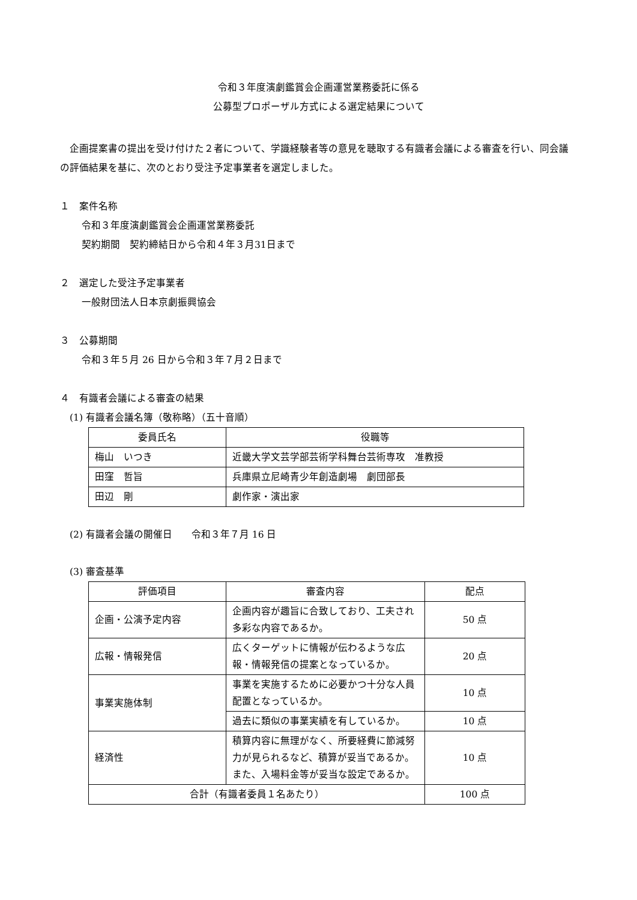令和３年度演劇鑑賞会企画運営業務委託に係る
公募型プロポーザル方式による選定結果について
　企画提案書の提出を受け付けた２者について、学識経験者等の意見を聴取する有識者会議による審査を行い、同会議の評価結果を基に、次のとおり受注予定事業者を選定しました。
１　案件名称
令和３年度演劇鑑賞会企画運営業務委託
契約期間　契約締結日から令和４年３月31日まで
２　選定した受注予定事業者
一般財団法人日本京劇振興協会
３　公募期間
令和３年５月 26 日から令和３年７月２日まで
４　有識者会議による審査の結果
(1) 有識者会議名簿（敬称略）（五十音順）
| 委員氏名 | 役職等 |
| --- | --- |
| 梅山 いつき | 近畿大学文芸学部芸術学科舞台芸術専攻 准教授 |
| 田窪 哲旨 | 兵庫県立尼崎青少年創造劇場 劇団部長 |
| 田辺 剛 | 劇作家・演出家 |
(2) 有識者会議の開催日　　令和３年７月 16 日
(3) 審査基準
| 評価項目 | 審査内容 | 配点 |
| --- | --- | --- |
| 企画・公演予定内容 | 企画内容が趣旨に合致しており、工夫され多彩な内容であるか。 | 50 点 |
| 広報・情報発信 | 広くターゲットに情報が伝わるような広報・情報発信の提案となっているか。 | 20 点 |
| 事業実施体制 | 事業を実施するために必要かつ十分な人員配置となっているか。 | 10 点 |
| | 過去に類似の事業実績を有しているか。 | 10 点 |
| 経済性 | 積算内容に無理がなく、所要経費に節減努力が見られるなど、積算が妥当であるか。また、入場料金等が妥当な設定であるか。 | 10 点 |
| 合計（有識者委員１名あたり） | | 100 点 |